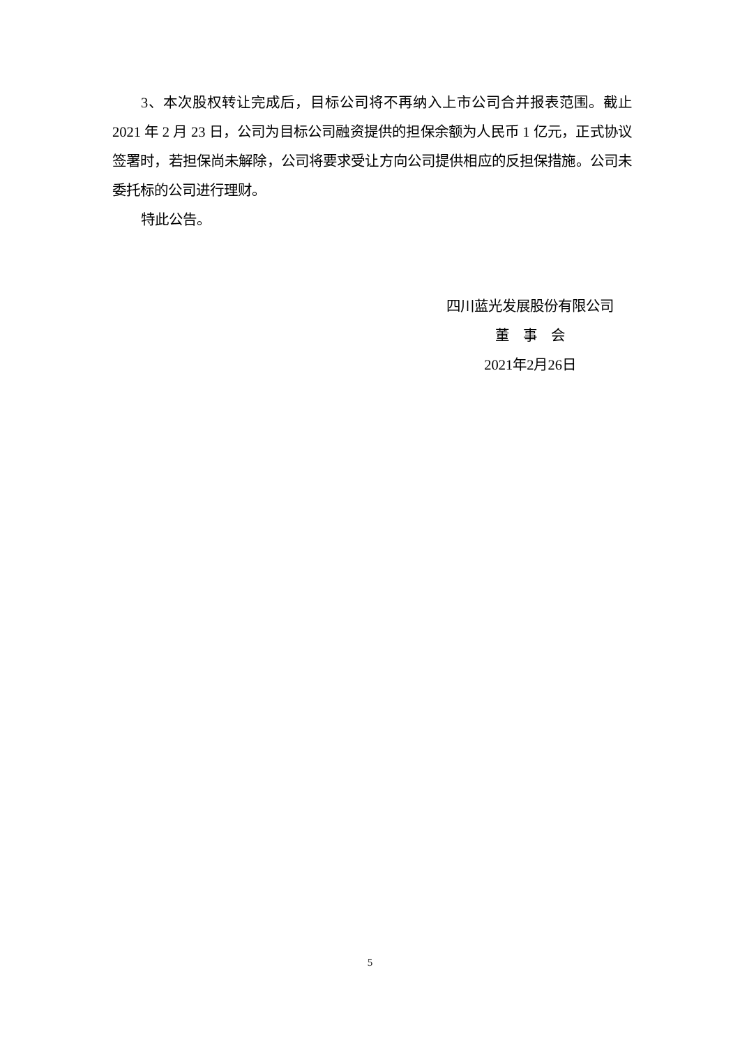3、本次股权转让完成后，目标公司将不再纳入上市公司合并报表范围。截止 2021 年 2 月 23 日，公司为目标公司融资提供的担保余额为人民币 1 亿元，正式协议签署时，若担保尚未解除，公司将要求受让方向公司提供相应的反担保措施。公司未委托标的公司进行理财。
特此公告。
四川蓝光发展股份有限公司
董　事　会
2021年2月26日
5